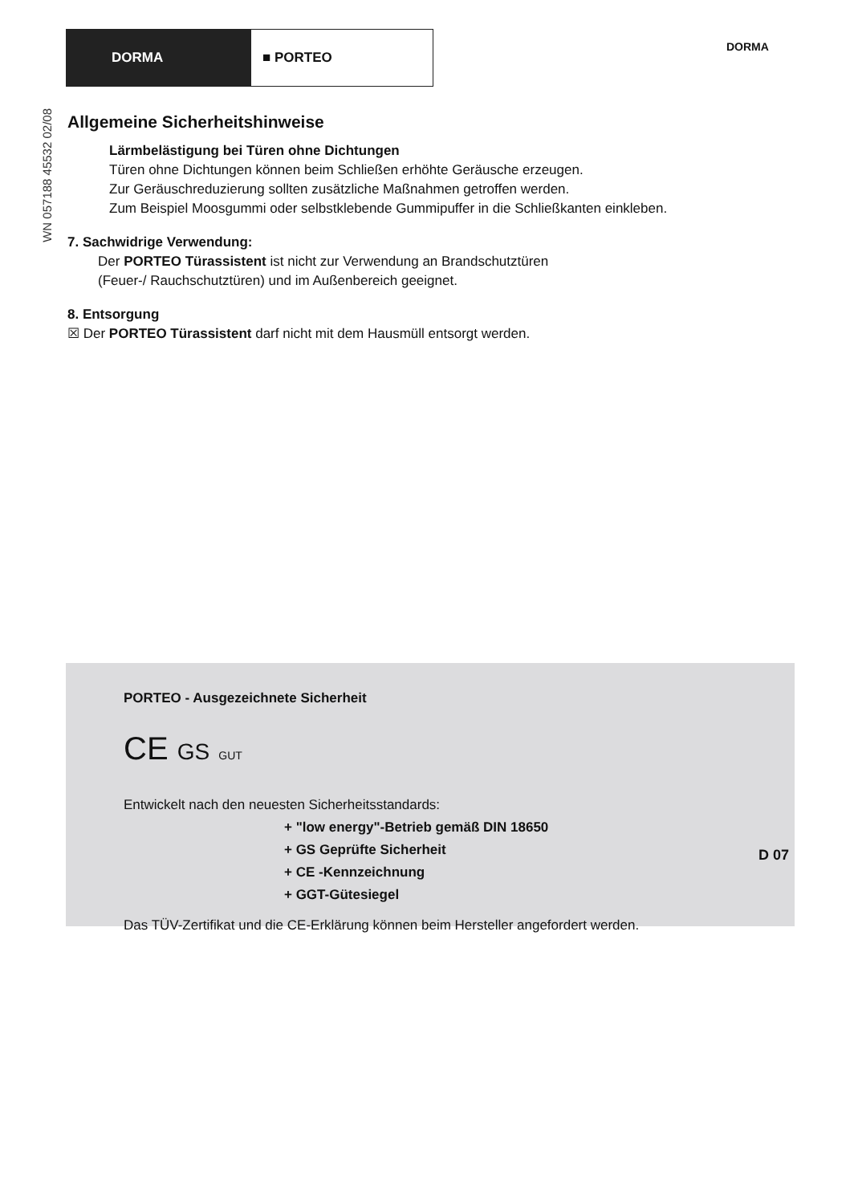DORMA ■ PORTEO
DORMA
WN 057188 45532 02/08
Allgemeine Sicherheitshinweise
Lärmbelästigung bei Türen ohne Dichtungen
Türen ohne Dichtungen können beim Schließen erhöhte Geräusche erzeugen.
Zur Geräuschreduzierung sollten zusätzliche Maßnahmen getroffen werden.
Zum Beispiel Moosgummi oder selbstklebende Gummipuffer in die Schließkanten einkleben.
7. Sachwidrige Verwendung:
Der PORTEO Türassistent ist nicht zur Verwendung an Brandschutztüren
(Feuer-/ Rauchschutztüren) und im Außenbereich geeignet.
8. Entsorgung
☒ Der PORTEO Türassistent darf nicht mit dem Hausmüll entsorgt werden.
PORTEO - Ausgezeichnete Sicherheit
CE GS GUT
Entwickelt nach den neuesten Sicherheitsstandards:
+ "low energy"-Betrieb gemäß DIN 18650
+ GS Geprüfte Sicherheit
+ CE -Kennzeichnung
+ GGT-Gütesiegel
Das TÜV-Zertifikat und die CE-Erklärung können beim Hersteller angefordert werden.
D 07